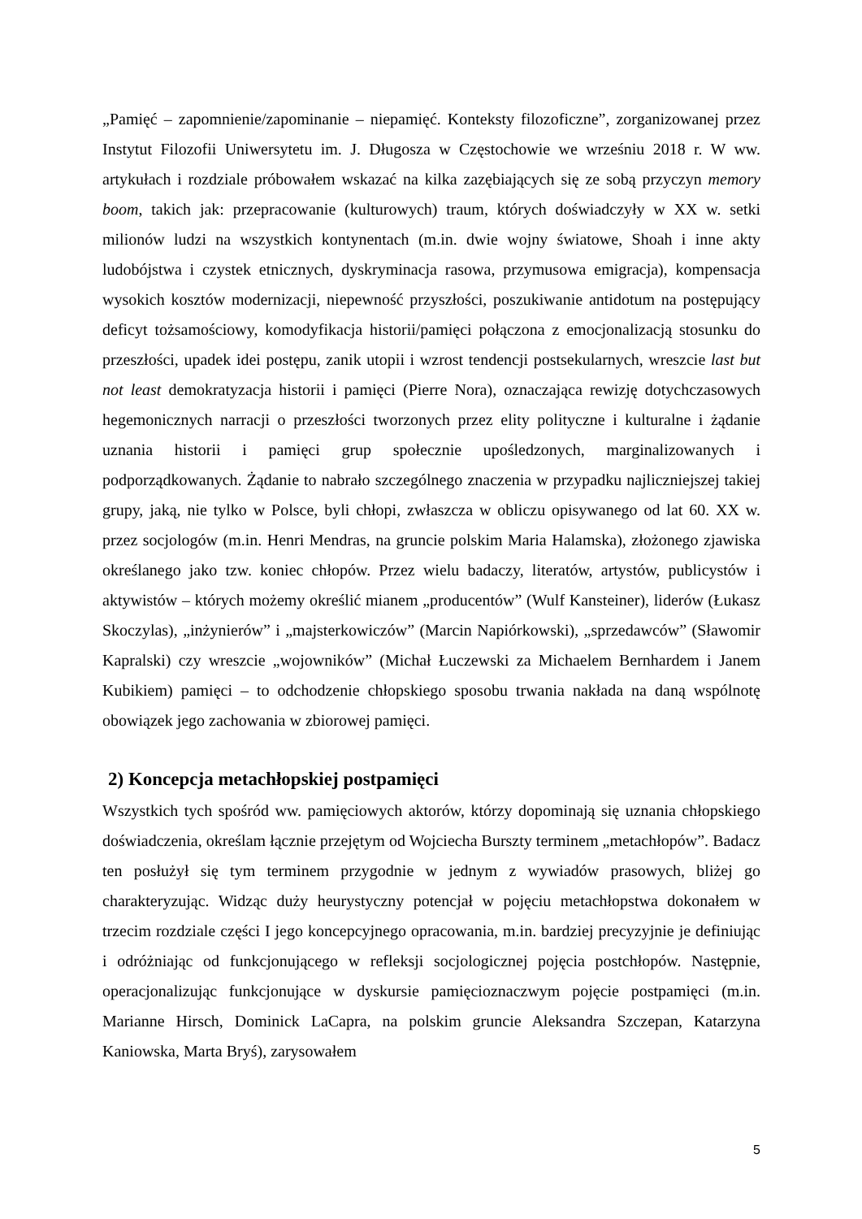„Pamięć – zapomnienie/zapominanie – niepamięć. Konteksty filozoficzne”, zorganizowanej przez Instytut Filozofii Uniwersytetu im. J. Długosza w Częstochowie we wrześniu 2018 r. W ww. artykułach i rozdziale próbowałem wskazać na kilka zazębiających się ze sobą przyczyn memory boom, takich jak: przepracowanie (kulturowych) traum, których doświadczyły w XX w. setki milionów ludzi na wszystkich kontynentach (m.in. dwie wojny światowe, Shoah i inne akty ludobójstwa i czystek etnicznych, dyskryminacja rasowa, przymusowa emigracja), kompensacja wysokich kosztów modernizacji, niepewność przyszłości, poszukiwanie antidotum na postępujący deficyt tożsamościowy, komodyfikacja historii/pamięci połączona z emocjonalizacją stosunku do przeszłości, upadek idei postępu, zanik utopii i wzrost tendencji postsekularnych, wreszcie last but not least demokratyzacja historii i pamięci (Pierre Nora), oznaczająca rewizję dotychczasowych hegemonicznych narracji o przeszłości tworzonych przez elity polityczne i kulturalne i żądanie uznania historii i pamięci grup społecznie upośledzonych, marginalizowanych i podporządkowanych. Żądanie to nabrało szczególnego znaczenia w przypadku najliczniejszej takiej grupy, jaką, nie tylko w Polsce, byli chłopi, zwłaszcza w obliczu opisywanego od lat 60. XX w. przez socjologów (m.in. Henri Mendras, na gruncie polskim Maria Halamska), złożonego zjawiska określanego jako tzw. koniec chłopów. Przez wielu badaczy, literatów, artystów, publicystów i aktywistów – których możemy określić mianem „producentów” (Wulf Kansteiner), liderów (Łukasz Skoczylas), „inżynierów” i „majsterkowiczów” (Marcin Napiórkowski), „sprzedawców” (Sławomir Kapralski) czy wreszcie „wojowników” (Michał Łuczewski za Michaelem Bernhardem i Janem Kubikiem) pamięci – to odchodzenie chłopskiego sposobu trwania nakłada na daną wspólnotę obowiązek jego zachowania w zbiorowej pamięci.
2) Koncepcja metachłopskiej postpamięci
Wszystkich tych spośród ww. pamięciowych aktorów, którzy dopominają się uznania chłopskiego doświadczenia, określam łącznie przejętym od Wojciecha Burszty terminem „metachłopów”. Badacz ten posłużył się tym terminem przygodnie w jednym z wywiadów prasowych, bliżej go charakteryzując. Widząc duży heurystyczny potencjał w pojęciu metachłopstwa dokonałem w trzecim rozdziale części I jego koncepcyjnego opracowania, m.in. bardziej precyzyjnie je definiując i odróżniając od funkcjonującego w refleksji socjologicznej pojęcia postchłopów. Następnie, operacjonalizując funkcjonujące w dyskursie pamięcioznaczwym pojęcie postpamięci (m.in. Marianne Hirsch, Dominick LaCapra, na polskim gruncie Aleksandra Szczepan, Katarzyna Kaniowska, Marta Bryś), zarysowałem
5